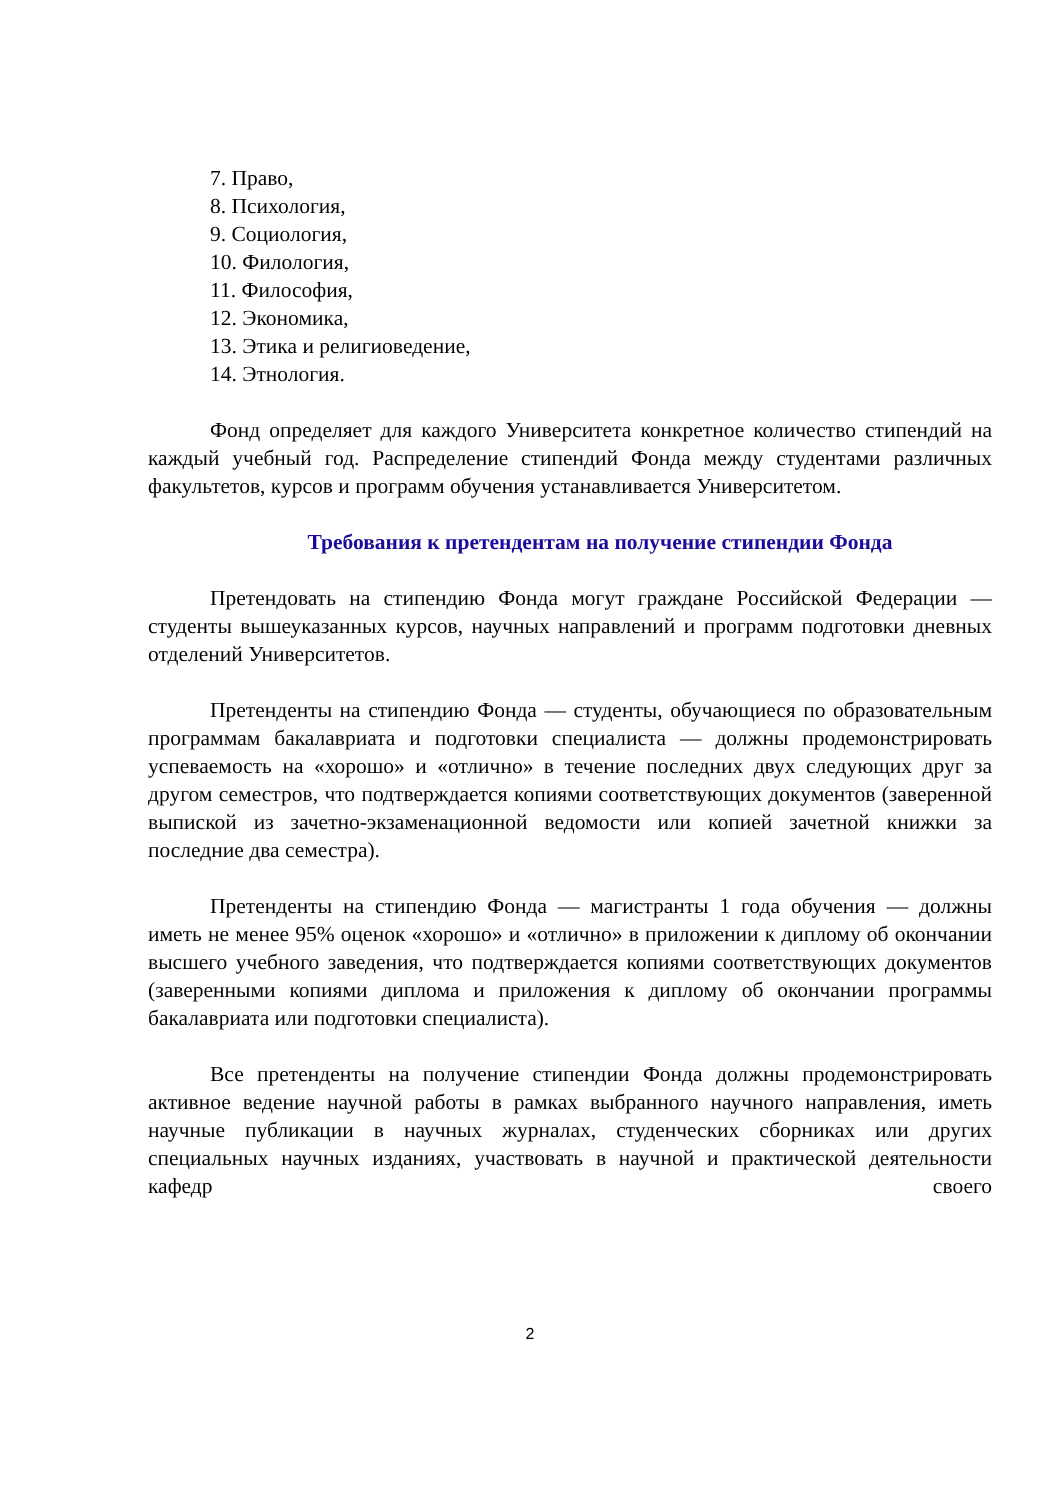7. Право,
8. Психология,
9. Социология,
10. Филология,
11. Философия,
12. Экономика,
13. Этика и религиоведение,
14. Этнология.
Фонд определяет для каждого Университета конкретное количество стипендий на каждый учебный год. Распределение стипендий Фонда между студентами различных факультетов, курсов и программ обучения устанавливается Университетом.
Требования к претендентам на получение стипендии Фонда
Претендовать на стипендию Фонда могут граждане Российской Федерации — студенты вышеуказанных курсов, научных направлений и программ подготовки дневных отделений Университетов.
Претенденты на стипендию Фонда — студенты, обучающиеся по образовательным программам бакалавриата и подготовки специалиста — должны продемонстрировать успеваемость на «хорошо» и «отлично» в течение последних двух следующих друг за другом семестров, что подтверждается копиями соответствующих документов (заверенной выпиской из зачетно-экзаменационной ведомости или копией зачетной книжки за последние два семестра).
Претенденты на стипендию Фонда — магистранты 1 года обучения — должны иметь не менее 95% оценок «хорошо» и «отлично» в приложении к диплому об окончании высшего учебного заведения, что подтверждается копиями соответствующих документов (заверенными копиями диплома и приложения к диплому об окончании программы бакалавриата или подготовки специалиста).
Все претенденты на получение стипендии Фонда должны продемонстрировать активное ведение научной работы в рамках выбранного научного направления, иметь научные публикации в научных журналах, студенческих сборниках или других специальных научных изданиях, участвовать в научной и практической деятельности кафедр своего
2